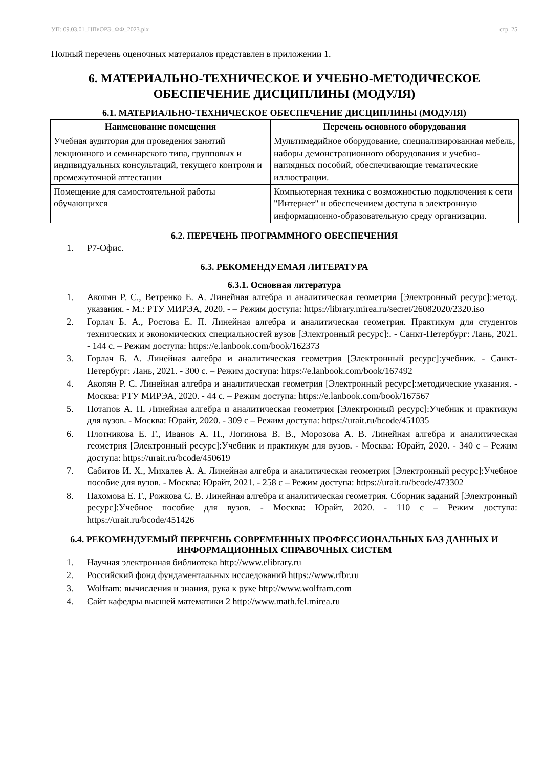УП: 09.03.01_ЦПвОРЭ_ФФ_2023.plx стр. 25
Полный перечень оценочных материалов представлен в приложении 1.
6. МАТЕРИАЛЬНО-ТЕХНИЧЕСКОЕ И УЧЕБНО-МЕТОДИЧЕСКОЕ ОБЕСПЕЧЕНИЕ ДИСЦИПЛИНЫ (МОДУЛЯ)
6.1. МАТЕРИАЛЬНО-ТЕХНИЧЕСКОЕ ОБЕСПЕЧЕНИЕ ДИСЦИПЛИНЫ (МОДУЛЯ)
| Наименование помещения | Перечень основного оборудования |
| --- | --- |
| Учебная аудитория для проведения занятий лекционного и семинарского типа, групповых и индивидуальных консультаций, текущего контроля и промежуточной аттестации | Мультимедийное оборудование, специализированная мебель, наборы демонстрационного оборудования и учебно-наглядных пособий, обеспечивающие тематические иллюстрации. |
| Помещение для самостоятельной работы обучающихся | Компьютерная техника с возможностью подключения к сети "Интернет" и обеспечением доступа в электронную информационно-образовательную среду организации. |
6.2. ПЕРЕЧЕНЬ ПРОГРАММНОГО ОБЕСПЕЧЕНИЯ
1. Р7-Офис.
6.3. РЕКОМЕНДУЕМАЯ ЛИТЕРАТУРА
6.3.1. Основная литература
1. Акопян Р. С., Ветренко Е. А. Линейная алгебра и аналитическая геометрия [Электронный ресурс]:метод. указания. - М.: РТУ МИРЭА, 2020. - – Режим доступа: https://library.mirea.ru/secret/26082020/2320.iso
2. Горлач Б. А., Ростова Е. П. Линейная алгебра и аналитическая геометрия. Практикум для студентов технических и экономических специальностей вузов [Электронный ресурс]:. - Санкт-Петербург: Лань, 2021. - 144 с. – Режим доступа: https://e.lanbook.com/book/162373
3. Горлач Б. А. Линейная алгебра и аналитическая геометрия [Электронный ресурс]:учебник. - Санкт-Петербург: Лань, 2021. - 300 с. – Режим доступа: https://e.lanbook.com/book/167492
4. Акопян Р. С. Линейная алгебра и аналитическая геометрия [Электронный ресурс]:методические указания. - Москва: РТУ МИРЭА, 2020. - 44 с. – Режим доступа: https://e.lanbook.com/book/167567
5. Потапов А. П. Линейная алгебра и аналитическая геометрия [Электронный ресурс]:Учебник и практикум для вузов. - Москва: Юрайт, 2020. - 309 с – Режим доступа: https://urait.ru/bcode/451035
6. Плотникова Е. Г., Иванов А. П., Логинова В. В., Морозова А. В. Линейная алгебра и аналитическая геометрия [Электронный ресурс]:Учебник и практикум для вузов. - Москва: Юрайт, 2020. - 340 с – Режим доступа: https://urait.ru/bcode/450619
7. Сабитов И. Х., Михалев А. А. Линейная алгебра и аналитическая геометрия [Электронный ресурс]:Учебное пособие для вузов. - Москва: Юрайт, 2021. - 258 с – Режим доступа: https://urait.ru/bcode/473302
8. Пахомова Е. Г., Рожкова С. В. Линейная алгебра и аналитическая геометрия. Сборник заданий [Электронный ресурс]:Учебное пособие для вузов. - Москва: Юрайт, 2020. - 110 с – Режим доступа: https://urait.ru/bcode/451426
6.4. РЕКОМЕНДУЕМЫЙ ПЕРЕЧЕНЬ СОВРЕМЕННЫХ ПРОФЕССИОНАЛЬНЫХ БАЗ ДАННЫХ И ИНФОРМАЦИОННЫХ СПРАВОЧНЫХ СИСТЕМ
1. Научная электронная библиотека http://www.elibrary.ru
2. Российский фонд фундаментальных исследований https://www.rfbr.ru
3. Wolfram: вычисления и знания, рука к руке http://www.wolfram.com
4. Сайт кафедры высшей математики 2 http://www.math.fel.mirea.ru